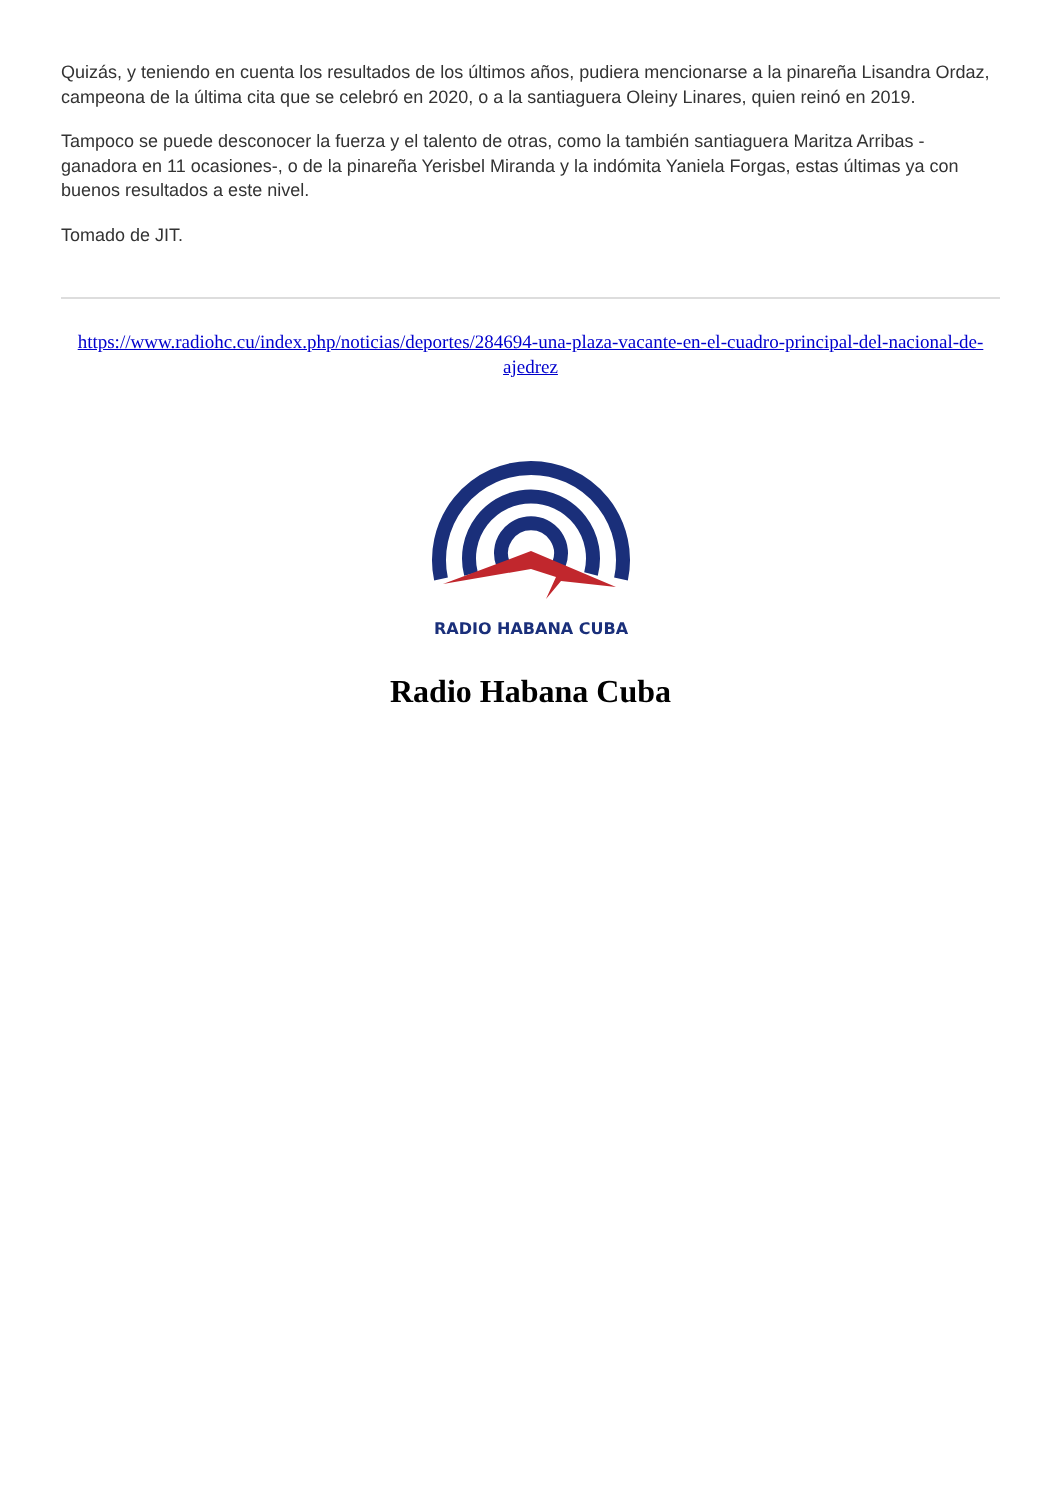Quizás, y teniendo en cuenta los resultados de los últimos años, pudiera mencionarse a la pinareña Lisandra Ordaz, campeona de la última cita que se celebró en 2020, o a la santiaguera Oleiny Linares, quien reinó en 2019.
Tampoco se puede desconocer la fuerza y el talento de otras, como la también santiaguera Maritza Arribas -ganadora en 11 ocasiones-, o de la pinareña Yerisbel Miranda y la indómita Yaniela Forgas, estas últimas ya con buenos resultados a este nivel.
Tomado de JIT.
https://www.radiohc.cu/index.php/noticias/deportes/284694-una-plaza-vacante-en-el-cuadro-principal-del-nacional-de-ajedrez
RADIO HABANA CUBA
Radio Habana Cuba